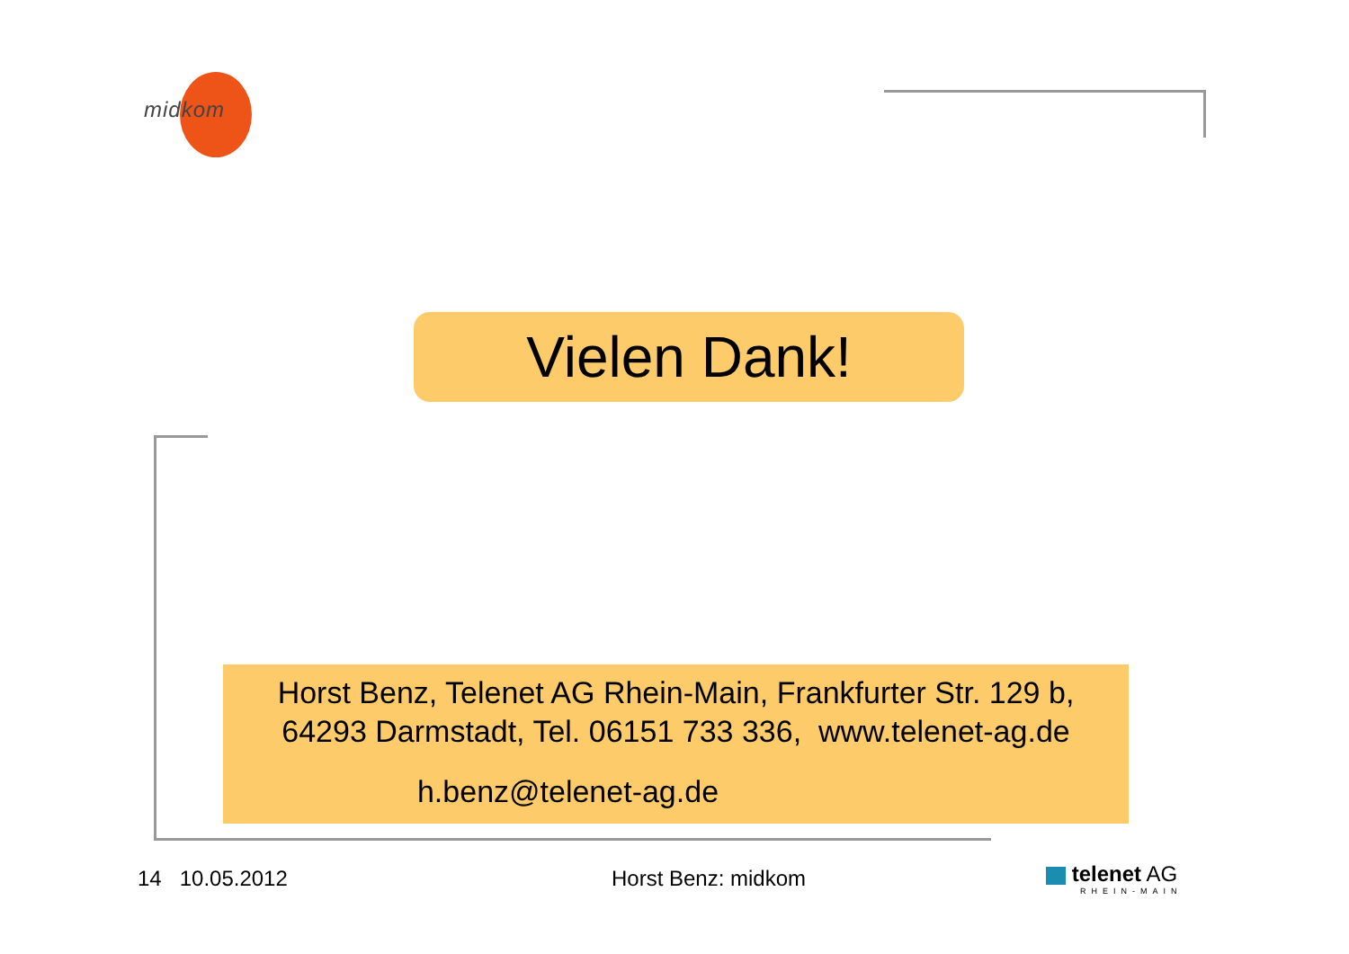midkom
Vielen Dank!
Horst Benz, Telenet AG Rhein-Main, Frankfurter Str. 129 b,
64293 Darmstadt, Tel. 06151 733 336, www.telenet-ag.de
h.benz@telenet-ag.de
14 10.05.2012 Horst Benz: midkom
telenet AG
RHEIN-MAIN